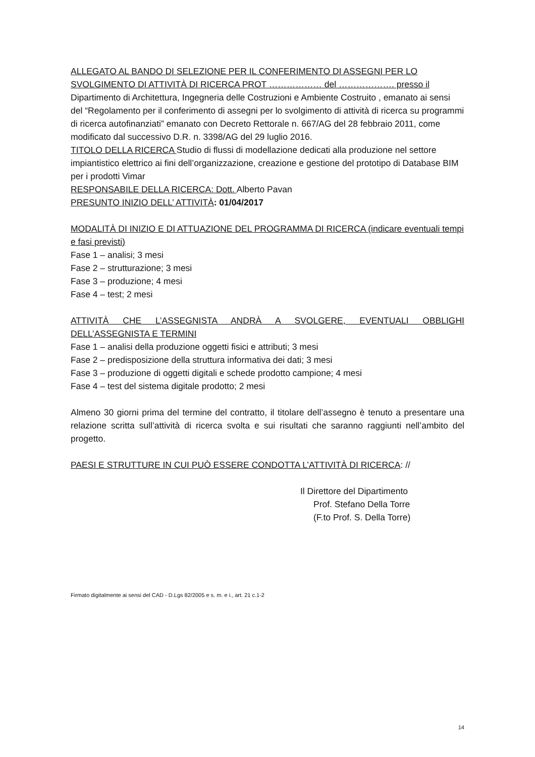ALLEGATO AL BANDO DI SELEZIONE PER IL CONFERIMENTO DI ASSEGNI PER LO SVOLGIMENTO DI ATTIVITÀ DI RICERCA PROT ……………… del ………………. presso il Dipartimento di Architettura, Ingegneria delle Costruzioni e Ambiente Costruito , emanato ai sensi del “Regolamento per il conferimento di assegni per lo svolgimento di attività di ricerca su programmi di ricerca autofinanziati” emanato con Decreto Rettorale n. 667/AG del 28 febbraio 2011, come modificato dal successivo D.R. n. 3398/AG del 29 luglio 2016.
TITOLO DELLA RICERCA Studio di flussi di modellazione dedicati alla produzione nel settore impiantistico elettrico ai fini dell’organizzazione, creazione e gestione del prototipo di Database BIM per i prodotti Vimar
RESPONSABILE DELLA RICERCA: Dott. Alberto Pavan
PRESUNTO INIZIO DELL’ ATTIVITÀ: 01/04/2017
MODALITÀ DI INIZIO E DI ATTUAZIONE DEL PROGRAMMA DI RICERCA (indicare eventuali tempi e fasi previsti)
Fase 1 – analisi; 3 mesi
Fase 2 – strutturazione; 3 mesi
Fase 3 – produzione; 4 mesi
Fase 4 – test; 2 mesi
ATTIVITÀ CHE L’ASSEGNISTA ANDRÀ A SVOLGERE, EVENTUALI OBBLIGHI
DELL’ASSEGNISTA E TERMINI
Fase 1 – analisi della produzione oggetti fisici e attributi; 3 mesi
Fase 2 – predisposizione della struttura informativa dei dati; 3 mesi
Fase 3 – produzione di oggetti digitali e schede prodotto campione; 4 mesi
Fase 4 – test del sistema digitale prodotto; 2 mesi
Almeno 30 giorni prima del termine del contratto, il titolare dell’assegno è tenuto a presentare una relazione scritta sull’attività di ricerca svolta e sui risultati che saranno raggiunti nell’ambito del progetto.
PAESI E STRUTTURE IN CUI PUÒ ESSERE CONDOTTA L’ATTIVITÀ DI RICERCA: //
Il Direttore del Dipartimento
Prof. Stefano Della Torre
(F.to Prof. S. Della Torre)
Firmato digitalmente ai sensi del CAD - D.Lgs 82/2005 e s. m. e i., art. 21 c.1-2
14